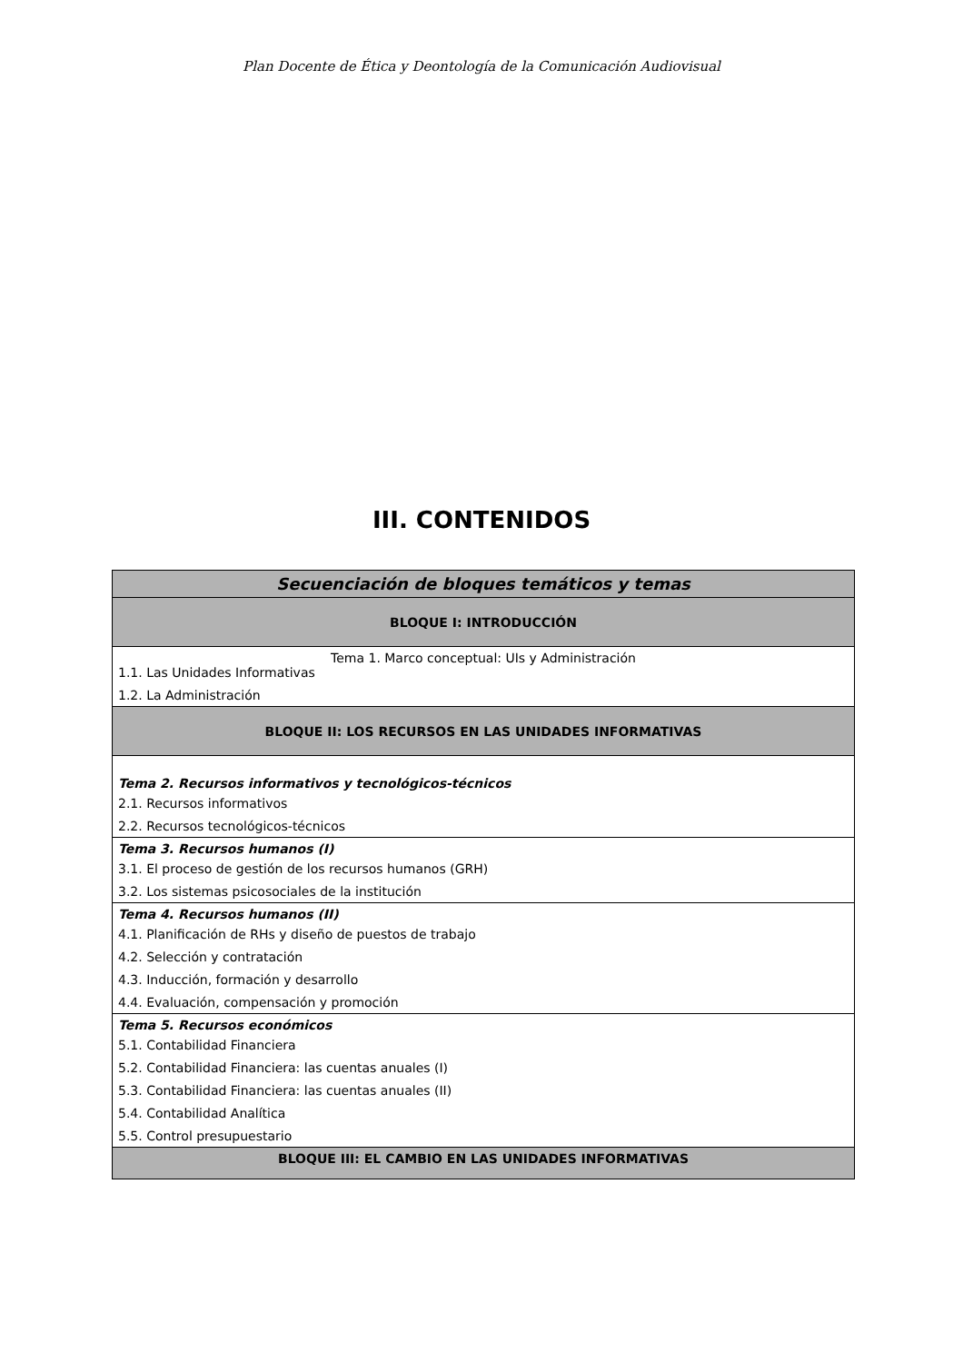Plan Docente de Ética y Deontología de la Comunicación Audiovisual
III. CONTENIDOS
| Secuenciación de bloques temáticos y temas |
| --- |
| BLOQUE I: INTRODUCCIÓN |
| Tema 1. Marco conceptual: UIs y Administración 1.1. Las Unidades Informativas 1.2. La Administración |
| BLOQUE II: LOS RECURSOS EN LAS UNIDADES INFORMATIVAS |
| Tema 2. Recursos informativos y tecnológicos-técnicos 2.1. Recursos informativos 2.2. Recursos tecnológicos-técnicos |
| Tema 3. Recursos humanos (I) 3.1. El proceso de gestión de los recursos humanos (GRH) 3.2. Los sistemas psicosociales de la institución |
| Tema 4. Recursos humanos (II) 4.1. Planificación de RHs y diseño de puestos de trabajo 4.2. Selección y contratación 4.3. Inducción, formación y desarrollo 4.4. Evaluación, compensación y promoción |
| Tema 5. Recursos económicos 5.1. Contabilidad Financiera 5.2. Contabilidad Financiera: las cuentas anuales (I) 5.3. Contabilidad Financiera: las cuentas anuales (II) 5.4. Contabilidad Analítica 5.5. Control presupuestario |
| BLOQUE III: EL CAMBIO EN LAS UNIDADES INFORMATIVAS |